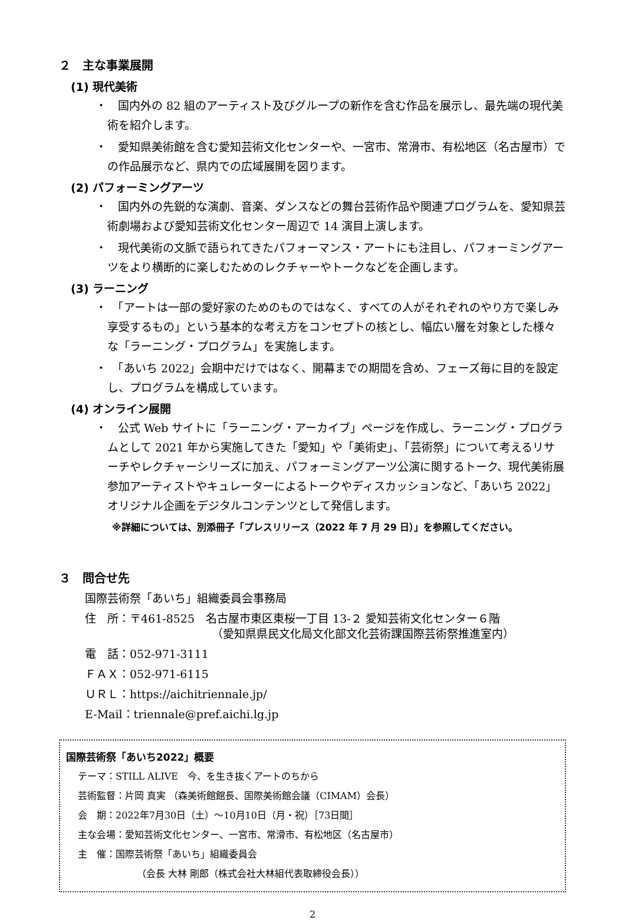２　主な事業展開
(1) 現代美術
・　国内外の 82 組のアーティスト及びグループの新作を含む作品を展示し、最先端の現代美術を紹介します。
・　愛知県美術館を含む愛知芸術文化センターや、一宮市、常滑市、有松地区（名古屋市）での作品展示など、県内での広域展開を図ります。
(2) パフォーミングアーツ
・　国内外の先鋭的な演劇、音楽、ダンスなどの舞台芸術作品や関連プログラムを、愛知県芸術劇場および愛知芸術文化センター周辺で 14 演目上演します。
・　現代美術の文脈で語られてきたパフォーマンス・アートにも注目し、パフォーミングアーツをより横断的に楽しむためのレクチャーやトークなどを企画します。
(3) ラーニング
・　「アートは一部の愛好家のためのものではなく、すべての人がそれぞれのやり方で楽しみ享受するもの」という基本的な考え方をコンセプトの核とし、幅広い層を対象とした様々な「ラーニング・プログラム」を実施します。
・　「あいち 2022」会期中だけではなく、開幕までの期間を含め、フェーズ毎に目的を設定し、プログラムを構成しています。
(4) オンライン展開
・　公式 Web サイトに「ラーニング・アーカイブ」ページを作成し、ラーニング・プログラムとして 2021 年から実施してきた「愛知」や「美術史」、「芸術祭」について考えるリサーチやレクチャーシリーズに加え、パフォーミングアーツ公演に関するトーク、現代美術展参加アーティストやキュレーターによるトークやディスカッションなど、「あいち 2022」オリジナル企画をデジタルコンテンツとして発信します。
※詳細については、別添冊子「プレスリリース（2022 年 7 月 29 日）」を参照してください。
３　問合せ先
国際芸術祭「あいち」組織委員会事務局
住　所：〒461-8525　名古屋市東区東桜一丁目 13-２ 愛知芸術文化センター６階
（愛知県県民文化局文化部文化芸術課国際芸術祭推進室内）
電　話：052-971-3111
ＦＡＸ：052-971-6115
ＵＲＬ：https://aichitriennale.jp/
E-Mail：triennale@pref.aichi.lg.jp
国際芸術祭「あいち2022」概要
テーマ：STILL ALIVE　今、を生き抜くアートのちから
芸術監督：片岡 真実 （森美術館館長、国際美術館会議（CIMAM）会長）
会　期：2022年7月30日（土）～10月10日（月・祝）［73日間］
主な会場：愛知芸術文化センター、一宮市、常滑市、有松地区（名古屋市）
主　催：国際芸術祭「あいち」組織委員会
（会長 大林 剛郎（株式会社大林組代表取締役会長））
2